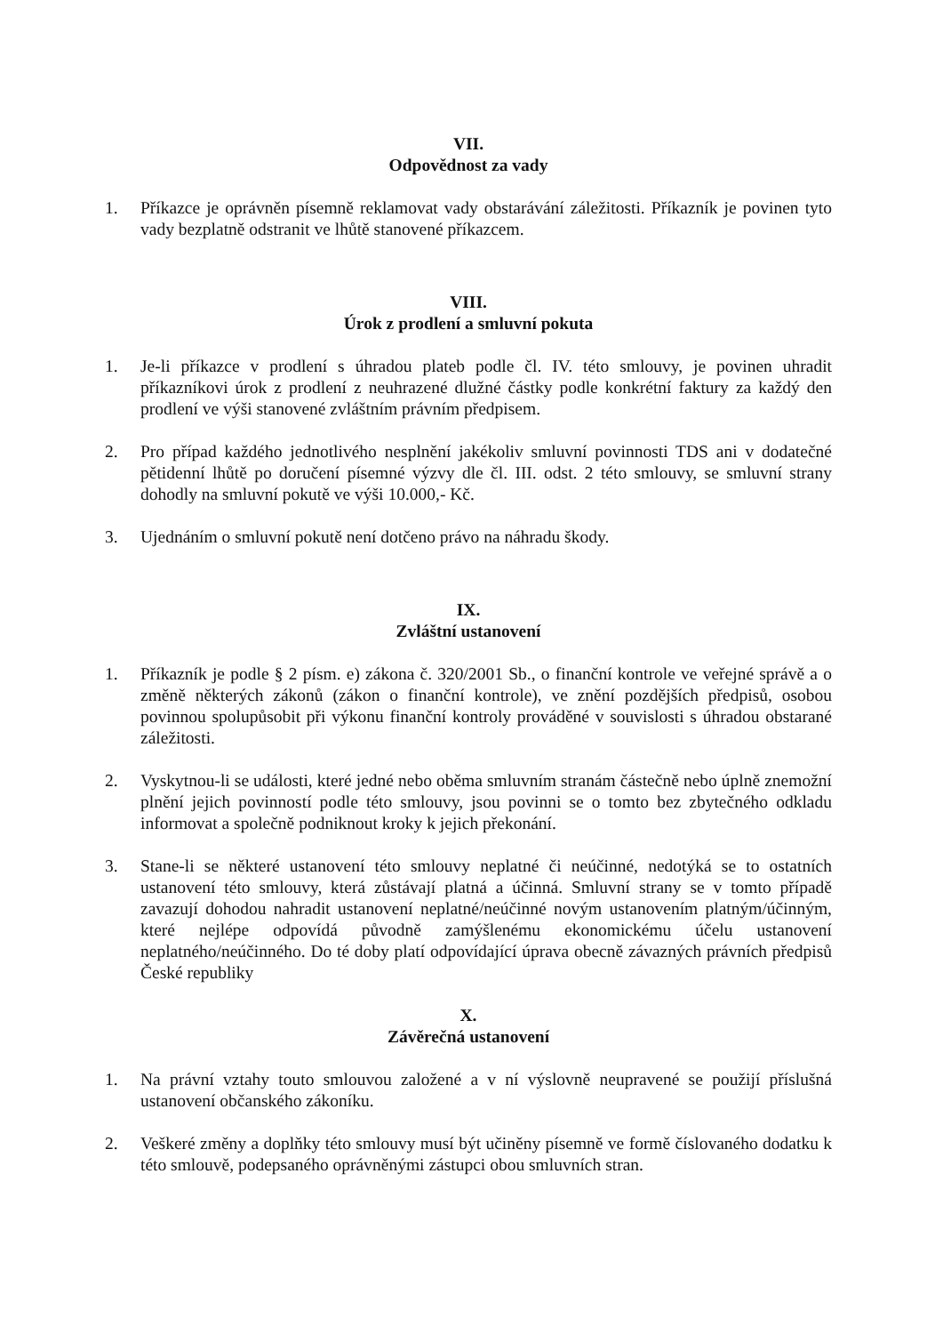VII.
Odpovědnost za vady
1. Příkazce je oprávněn písemně reklamovat vady obstarávání záležitosti. Příkazník je povinen tyto vady bezplatně odstranit ve lhůtě stanovené příkazcem.
VIII.
Úrok z prodlení a smluvní pokuta
1. Je-li příkazce v prodlení s úhradou plateb podle čl. IV. této smlouvy, je povinen uhradit příkazníkovi úrok z prodlení z neuhrazené dlužné částky podle konkrétní faktury za každý den prodlení ve výši stanovené zvláštním právním předpisem.
2. Pro případ každého jednotlivého nesplnění jakékoliv smluvní povinnosti TDS ani v dodatečné pětidenní lhůtě po doručení písemné výzvy dle čl. III. odst. 2 této smlouvy, se smluvní strany dohodly na smluvní pokutě ve výši 10.000,- Kč.
3. Ujednáním o smluvní pokutě není dotčeno právo na náhradu škody.
IX.
Zvláštní ustanovení
1. Příkazník je podle § 2 písm. e) zákona č. 320/2001 Sb., o finanční kontrole ve veřejné správě a o změně některých zákonů (zákon o finanční kontrole), ve znění pozdějších předpisů, osobou povinnou spolupůsobit při výkonu finanční kontroly prováděné v souvislosti s úhradou obstarané záležitosti.
2. Vyskytnou-li se události, které jedné nebo oběma smluvním stranám částečně nebo úplně znemožní plnění jejich povinností podle této smlouvy, jsou povinni se o tomto bez zbytečného odkladu informovat a společně podniknout kroky k jejich překonání.
3. Stane-li se některé ustanovení této smlouvy neplatné či neúčinné, nedotýká se to ostatních ustanovení této smlouvy, která zůstávají platná a účinná. Smluvní strany se v tomto případě zavazují dohodou nahradit ustanovení neplatné/neúčinné novým ustanovením platným/účinným, které nejlépe odpovídá původně zamýšlenému ekonomickému účelu ustanovení neplatného/neúčinného. Do té doby platí odpovídající úprava obecně závazných právních předpisů České republiky
X.
Závěrečná ustanovení
1. Na právní vztahy touto smlouvou založené a v ní výslovně neupravené se použijí příslušná ustanovení občanského zákoníku.
2. Veškeré změny a doplňky této smlouvy musí být učiněny písemně ve formě číslovaného dodatku k této smlouvě, podepsaného oprávněnými zástupci obou smluvních stran.